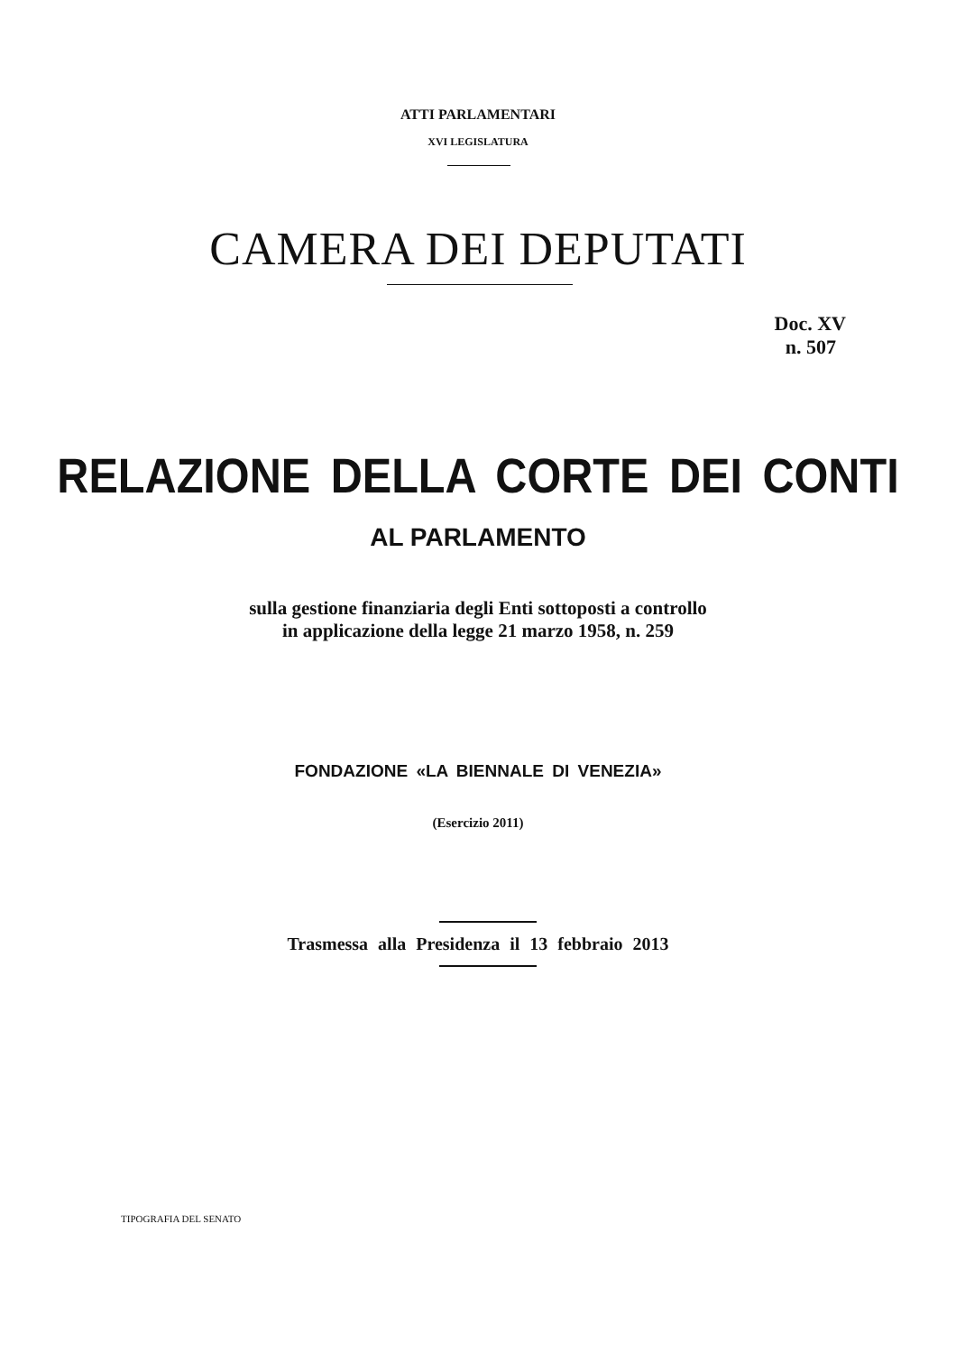ATTI PARLAMENTARI
XVI LEGISLATURA
CAMERA DEI DEPUTATI
Doc. XV
n. 507
RELAZIONE DELLA CORTE DEI CONTI
AL PARLAMENTO
sulla gestione finanziaria degli Enti sottoposti a controllo
in applicazione della legge 21 marzo 1958, n. 259
FONDAZIONE «LA BIENNALE DI VENEZIA»
(Esercizio 2011)
Trasmessa alla Presidenza il 13 febbraio 2013
TIPOGRAFIA DEL SENATO